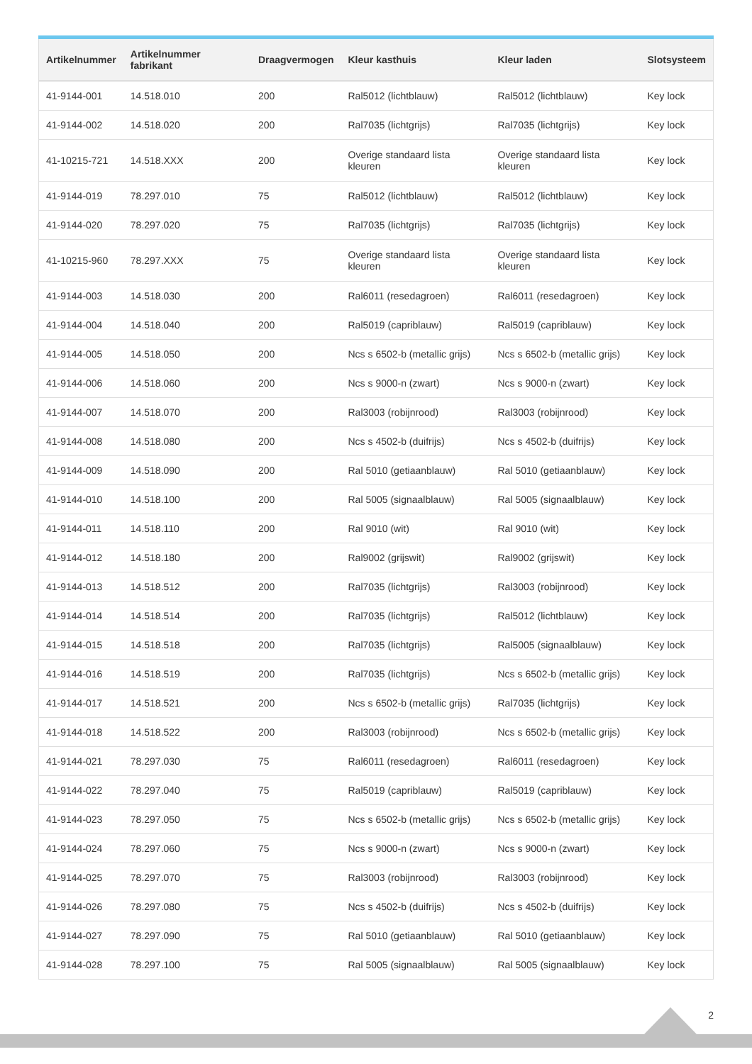| Artikelnummer | Artikelnummer fabrikant | Draagvermogen | Kleur kasthuis | Kleur laden | Slotsysteem |
| --- | --- | --- | --- | --- | --- |
| 41-9144-001 | 14.518.010 | 200 | Ral5012 (lichtblauw) | Ral5012 (lichtblauw) | Key lock |
| 41-9144-002 | 14.518.020 | 200 | Ral7035 (lichtgrijs) | Ral7035 (lichtgrijs) | Key lock |
| 41-10215-721 | 14.518.XXX | 200 | Overige standaard lista kleuren | Overige standaard lista kleuren | Key lock |
| 41-9144-019 | 78.297.010 | 75 | Ral5012 (lichtblauw) | Ral5012 (lichtblauw) | Key lock |
| 41-9144-020 | 78.297.020 | 75 | Ral7035 (lichtgrijs) | Ral7035 (lichtgrijs) | Key lock |
| 41-10215-960 | 78.297.XXX | 75 | Overige standaard lista kleuren | Overige standaard lista kleuren | Key lock |
| 41-9144-003 | 14.518.030 | 200 | Ral6011 (resedagroen) | Ral6011 (resedagroen) | Key lock |
| 41-9144-004 | 14.518.040 | 200 | Ral5019 (capriblauw) | Ral5019 (capriblauw) | Key lock |
| 41-9144-005 | 14.518.050 | 200 | Ncs s 6502-b (metallic grijs) | Ncs s 6502-b (metallic grijs) | Key lock |
| 41-9144-006 | 14.518.060 | 200 | Ncs s 9000-n (zwart) | Ncs s 9000-n (zwart) | Key lock |
| 41-9144-007 | 14.518.070 | 200 | Ral3003 (robijnrood) | Ral3003 (robijnrood) | Key lock |
| 41-9144-008 | 14.518.080 | 200 | Ncs s 4502-b (duifrijs) | Ncs s 4502-b (duifrijs) | Key lock |
| 41-9144-009 | 14.518.090 | 200 | Ral 5010 (getiaanblauw) | Ral 5010 (getiaanblauw) | Key lock |
| 41-9144-010 | 14.518.100 | 200 | Ral 5005 (signaalblauw) | Ral 5005 (signaalblauw) | Key lock |
| 41-9144-011 | 14.518.110 | 200 | Ral 9010 (wit) | Ral 9010 (wit) | Key lock |
| 41-9144-012 | 14.518.180 | 200 | Ral9002 (grijswit) | Ral9002 (grijswit) | Key lock |
| 41-9144-013 | 14.518.512 | 200 | Ral7035 (lichtgrijs) | Ral3003 (robijnrood) | Key lock |
| 41-9144-014 | 14.518.514 | 200 | Ral7035 (lichtgrijs) | Ral5012 (lichtblauw) | Key lock |
| 41-9144-015 | 14.518.518 | 200 | Ral7035 (lichtgrijs) | Ral5005 (signaalblauw) | Key lock |
| 41-9144-016 | 14.518.519 | 200 | Ral7035 (lichtgrijs) | Ncs s 6502-b (metallic grijs) | Key lock |
| 41-9144-017 | 14.518.521 | 200 | Ncs s 6502-b (metallic grijs) | Ral7035 (lichtgrijs) | Key lock |
| 41-9144-018 | 14.518.522 | 200 | Ral3003 (robijnrood) | Ncs s 6502-b (metallic grijs) | Key lock |
| 41-9144-021 | 78.297.030 | 75 | Ral6011 (resedagroen) | Ral6011 (resedagroen) | Key lock |
| 41-9144-022 | 78.297.040 | 75 | Ral5019 (capriblauw) | Ral5019 (capriblauw) | Key lock |
| 41-9144-023 | 78.297.050 | 75 | Ncs s 6502-b (metallic grijs) | Ncs s 6502-b (metallic grijs) | Key lock |
| 41-9144-024 | 78.297.060 | 75 | Ncs s 9000-n (zwart) | Ncs s 9000-n (zwart) | Key lock |
| 41-9144-025 | 78.297.070 | 75 | Ral3003 (robijnrood) | Ral3003 (robijnrood) | Key lock |
| 41-9144-026 | 78.297.080 | 75 | Ncs s 4502-b (duifrijs) | Ncs s 4502-b (duifrijs) | Key lock |
| 41-9144-027 | 78.297.090 | 75 | Ral 5010 (getiaanblauw) | Ral 5010 (getiaanblauw) | Key lock |
| 41-9144-028 | 78.297.100 | 75 | Ral 5005 (signaalblauw) | Ral 5005 (signaalblauw) | Key lock |
2